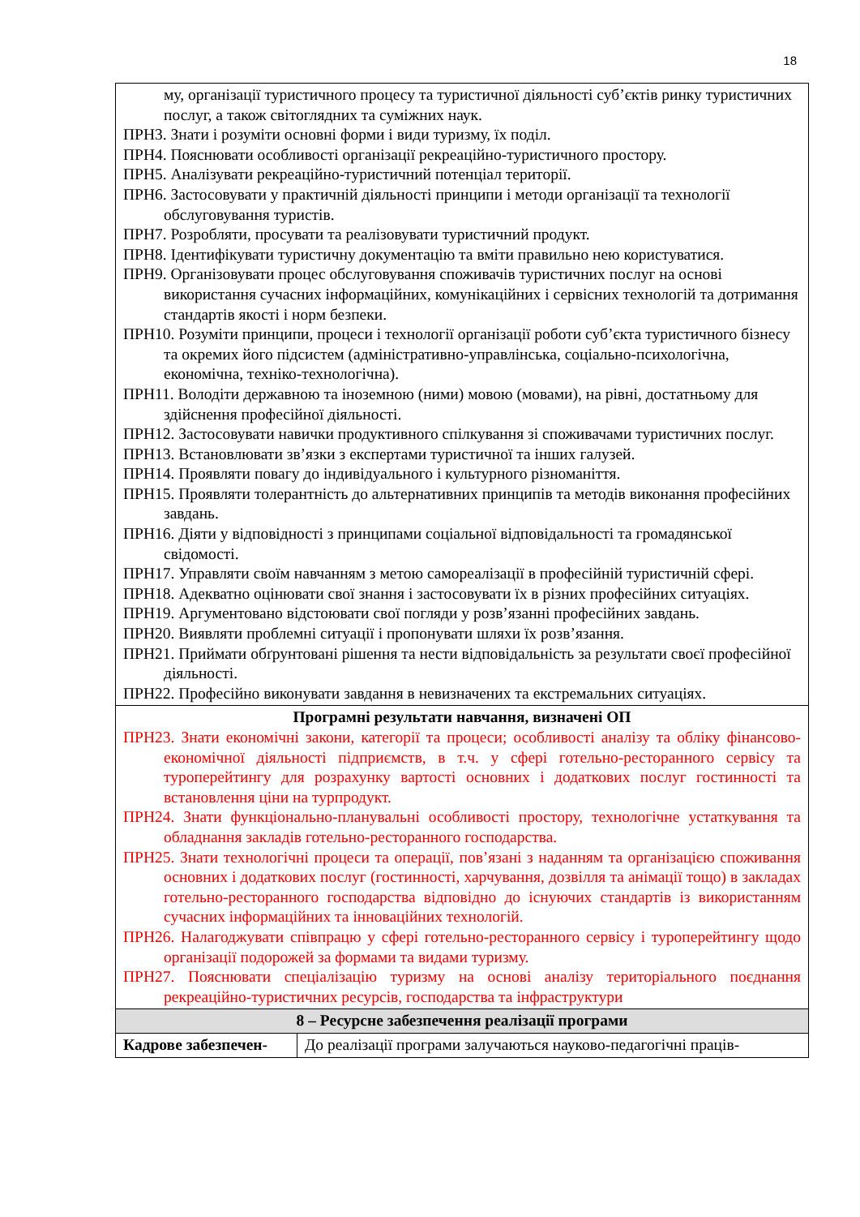18
| му, організації туристичного процесу та туристичної діяльності суб’єктів ринку туристичних послуг, а також світоглядних та суміжних наук. ПРН3. Знати і розуміти основні форми і види туризму, їх поділ. ПРН4. Пояснювати особливості організації рекреаційно-туристичного простору. ПРН5. Аналізувати рекреаційно-туристичний потенціал території. ПРН6. Застосовувати у практичній діяльності принципи і методи організації та технології обслуговування туристів. ПРН7. Розробляти, просувати та реалізовувати туристичний продукт. ПРН8. Ідентифікувати туристичну документацію та вміти правильно нею користуватися. ПРН9. Організовувати процес обслуговування споживачів туристичних послуг на основі використання сучасних інформаційних, комунікаційних і сервісних технологій та дотримання стандартів якості і норм безпеки. ПРН10. Розуміти принципи, процеси і технології організації роботи суб’єкта туристичного бізнесу та окремих його підсистем (адміністративно-управлінська, соціально-психологічна, економічна, техніко-технологічна). ПРН11. Володіти державною та іноземною (ними) мовою (мовами), на рівні, достатньому для здійснення професійної діяльності. ПРН12. Застосовувати навички продуктивного спілкування зі споживачами туристичних послуг. ПРН13. Встановлювати зв’язки з експертами туристичної та інших галузей. ПРН14. Проявляти повагу до індивідуального і культурного різноманіття. ПРН15. Проявляти толерантність до альтернативних принципів та методів виконання професійних завдань. ПРН16. Діяти у відповідності з принципами соціальної відповідальності та громадянської свідомості. ПРН17. Управляти своїм навчанням з метою самореалізації в професійній туристичній сфері. ПРН18. Адекватно оцінювати свої знання і застосовувати їх в різних професійних ситуаціях. ПРН19. Аргументовано відстоювати свої погляди у розв’язанні професійних завдань. ПРН20. Виявляти проблемні ситуації і пропонувати шляхи їх розв’язання. ПРН21. Приймати обґрунтовані рішення та нести відповідальність за результати своєї професійної діяльності. ПРН22. Професійно виконувати завдання в невизначених та екстремальних ситуаціях. | |
| Програмні результати навчання, визначені ОП ПРН23. Знати економічні закони, категорії та процеси; особливості аналізу та обліку фінансово-економічної діяльності підприємств, в т.ч. у сфері готельно-ресторанного сервісу та туроперейтингу для розрахунку вартості основних і додаткових послуг гостинності та встановлення ціни на турпродукт. ПРН24. Знати функціонально-планувальні особливості простору, технологічне устаткування та обладнання закладів готельно-ресторанного господарства. ПРН25. Знати технологічні процеси та операції, пов’язані з наданням та організацією споживання основних і додаткових послуг (гостинності, харчування, дозвілля та анімації тощо) в закладах готельно-ресторанного господарства відповідно до існуючих стандартів із використанням сучасних інформаційних та інноваційних технологій. ПРН26. Налагоджувати співпрацю у сфері готельно-ресторанного сервісу і туроперейтингу щодо організації подорожей за формами та видами туризму. ПРН27. Пояснювати спеціалізацію туризму на основі аналізу територіального поєднання рекреаційно-туристичних ресурсів, господарства та інфраструктури | |
| 8 – Ресурсне забезпечення реалізації програми | |
| Кадрове забезпечен- | До реалізації програми залучаються науково-педагогічні праців- |